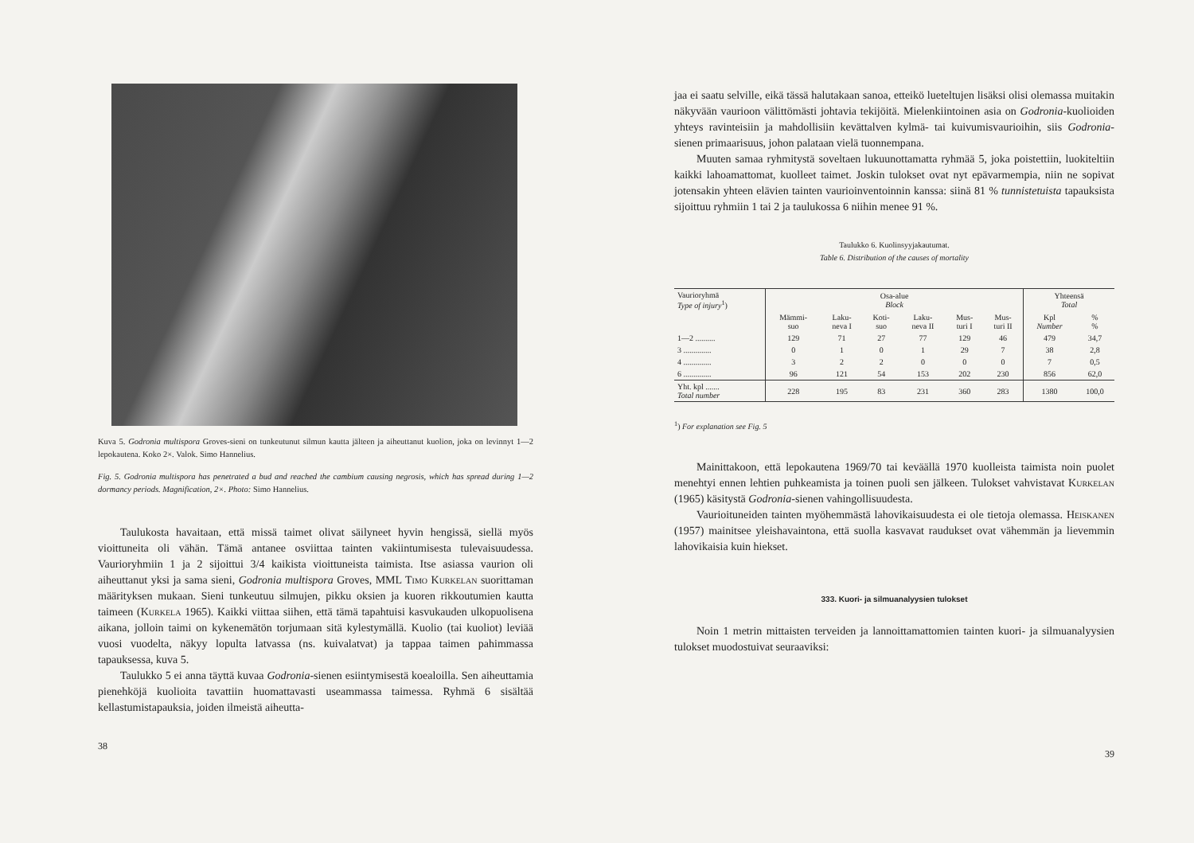Kuva 5. Godronia multispora Groves-sieni on tunkeutunut silmun kautta jälteen ja aiheuttanut kuolion, joka on levinnyt 1—2 lepokautena. Koko 2×. Valok. Simo Hannelius.
Fig. 5. Godronia multispora has penetrated a bud and reached the cambium causing negrosis, which has spread during 1—2 dormancy periods. Magnification, 2×. Photo: Simo Hannelius.
Taulukosta havaitaan, että missä taimet olivat säilyneet hyvin hengissä, siellä myös vioittuneita oli vähän. Tämä antanee osviittaa tainten vakiintumisesta tulevaisuudessa. Vaurioryhmiin 1 ja 2 sijoittui 3/4 kaikista vioittuneista taimista. Itse asiassa vaurion oli aiheuttanut yksi ja sama sieni, Godronia multispora Groves, MML Timo Kurkelan suorittaman määrityksen mukaan. Sieni tunkeutuu silmujen, pikku oksien ja kuoren rikkoutumien kautta taimeen (Kurkela 1965). Kaikki viittaa siihen, että tämä tapahtuisi kasvukauden ulkopuolisena aikana, jolloin taimi on kykenemätön torjumaan sitä kylestymällä. Kuolio (tai kuoliot) leviää vuosi vuodelta, näkyy lopulta latvassa (ns. kuivalatvat) ja tappaa taimen pahimmassa tapauksessa, kuva 5.
Taulukko 5 ei anna täyttä kuvaa Godronia-sienen esiintymisestä koealoilla. Sen aiheuttamia pienehköjä kuolioita tavattiin huomattavasti useammassa taimessa. Ryhmä 6 sisältää kellastumistapauksia, joiden ilmeistä aiheutta-
38
jaa ei saatu selville, eikä tässä halutakaan sanoa, etteikö lueteltujen lisäksi olisi olemassa muitakin näkyvään vaurioon välittömästi johtavia tekijöitä. Mielenkiintoinen asia on Godronia-kuolioiden yhteys ravinteisiin ja mahdollisiin kevättalven kylmä- tai kuivumisvaurioihin, siis Godronia- sienen primaarisuus, johon palataan vielä tuonnempana.
Muuten samaa ryhmitystä soveltaen lukuunottamatta ryhmää 5, joka poistettiin, luokiteltiin kaikki lahoamattomat, kuolleet taimet. Joskin tulokset ovat nyt epävarmempia, niin ne sopivat jotensakin yhteen elävien tainten vaurioinventoinnin kanssa: siinä 81 % tunnistetuista tapauksista sijoittuu ryhmiin 1 tai 2 ja taulukossa 6 niihin menee 91 %.
Taulukko 6. Kuolinsyyjakautumat.
Table 6. Distribution of the causes of mortality
| Vaurioryhmä Type of injury<sup>1</sup>) | Osa-alue Block | | | | | | Yhteensä Total | |
| --- | --- | --- | --- | --- | --- | --- | --- | --- |
| | Mämmi- suo | Laku- neva I | Koti- suo | Laku- neva II | Mus- turi I | Mus- turi II | Kpl Number | % % |
| 1—2 .......... | 129 | 71 | 27 | 77 | 129 | 46 | 479 | 34,7 |
| 3 .............. | 0 | 1 | 0 | 1 | 29 | 7 | 38 | 2,8 |
| 4 .............. | 3 | 2 | 2 | 0 | 0 | 0 | 7 | 0,5 |
| 6 .............. | 96 | 121 | 54 | 153 | 202 | 230 | 856 | 62,0 |
| Yht. kpl ....... Total number | 228 | 195 | 83 | 231 | 360 | 283 | 1380 | 100,0 |
<sup>1</sup>) For explanation see Fig. 5
Mainittakoon, että lepokautena 1969/70 tai keväällä 1970 kuolleista taimista noin puolet menehtyi ennen lehtien puhkeamista ja toinen puoli sen jälkeen. Tulokset vahvistavat Kurkelan (1965) käsitystä Godronia-sienen vahingollisuudesta.
Vaurioituneiden tainten myöhemmästä lahovikaisuudesta ei ole tietoja olemassa. Heiskanen (1957) mainitsee yleishavaintona, että suolla kasvavat raudukset ovat vähemmän ja lievemmin lahovikaisia kuin hiekset.
333. Kuori- ja silmuanalyysien tulokset
Noin 1 metrin mittaisten terveiden ja lannoittamattomien tainten kuori- ja silmuanalyysien tulokset muodostuivat seuraaviksi:
39